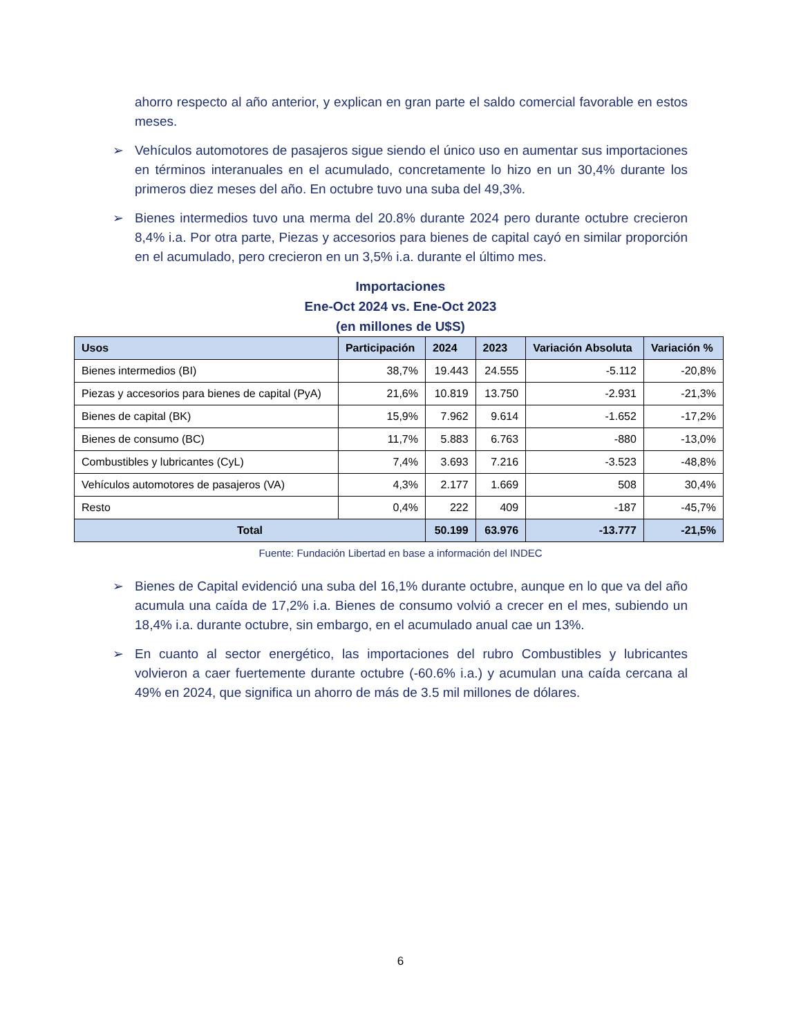ahorro respecto al año anterior, y explican en gran parte el saldo comercial favorable en estos meses.
➢ Vehículos automotores de pasajeros sigue siendo el único uso en aumentar sus importaciones en términos interanuales en el acumulado, concretamente lo hizo en un 30,4% durante los primeros diez meses del año. En octubre tuvo una suba del 49,3%.
➢ Bienes intermedios tuvo una merma del 20.8% durante 2024 pero durante octubre crecieron 8,4% i.a. Por otra parte, Piezas y accesorios para bienes de capital cayó en similar proporción en el acumulado, pero crecieron en un 3,5% i.a. durante el último mes.
Importaciones
Ene-Oct 2024 vs. Ene-Oct 2023
(en millones de U$S)
| Usos | Participación | 2024 | 2023 | Variación Absoluta | Variación % |
| --- | --- | --- | --- | --- | --- |
| Bienes intermedios (BI) | 38,7% | 19.443 | 24.555 | -5.112 | -20,8% |
| Piezas y accesorios para bienes de capital (PyA) | 21,6% | 10.819 | 13.750 | -2.931 | -21,3% |
| Bienes de capital (BK) | 15,9% | 7.962 | 9.614 | -1.652 | -17,2% |
| Bienes de consumo (BC) | 11,7% | 5.883 | 6.763 | -880 | -13,0% |
| Combustibles y lubricantes (CyL) | 7,4% | 3.693 | 7.216 | -3.523 | -48,8% |
| Vehículos automotores de pasajeros (VA) | 4,3% | 2.177 | 1.669 | 508 | 30,4% |
| Resto | 0,4% | 222 | 409 | -187 | -45,7% |
| Total | | 50.199 | 63.976 | -13.777 | -21,5% |
Fuente: Fundación Libertad en base a información del INDEC
➢ Bienes de Capital evidenció una suba del 16,1% durante octubre, aunque en lo que va del año acumula una caída de 17,2% i.a. Bienes de consumo volvió a crecer en el mes, subiendo un 18,4% i.a. durante octubre, sin embargo, en el acumulado anual cae un 13%.
➢ En cuanto al sector energético, las importaciones del rubro Combustibles y lubricantes volvieron a caer fuertemente durante octubre (-60.6% i.a.) y acumulan una caída cercana al 49% en 2024, que significa un ahorro de más de 3.5 mil millones de dólares.
6